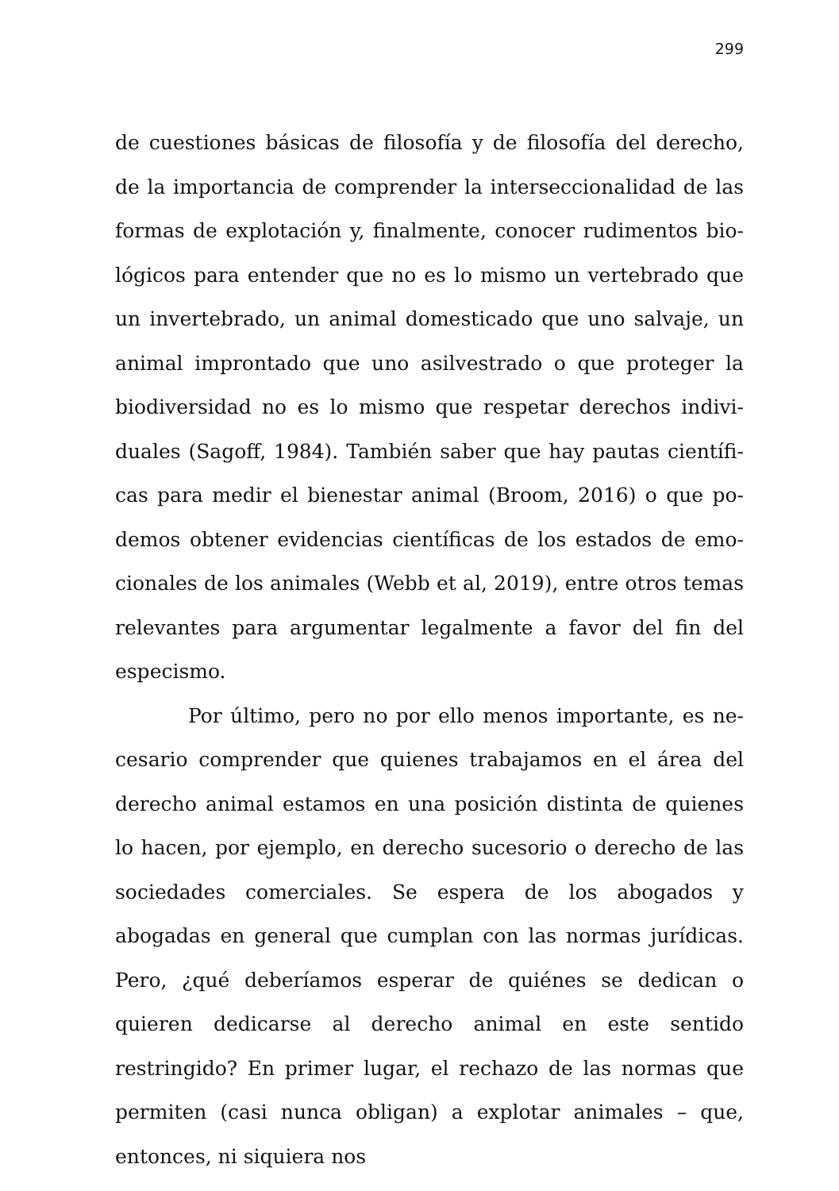299
de cuestiones básicas de filosofía y de filosofía del derecho, de la importancia de comprender la interseccionalidad de las formas de explotación y, finalmente, conocer rudimentos bio­lógicos para entender que no es lo mismo un vertebrado que un invertebrado, un animal domesticado que uno salvaje, un animal improntado que uno asilvestrado o que proteger la biodiversidad no es lo mismo que respetar derechos indivi­duales (Sagoff, 1984). También saber que hay pautas científi­cas para medir el bienestar animal (Broom, 2016) o que po­demos obtener evidencias científicas de los estados de emo­cionales de los animales (Webb et al, 2019), entre otros temas relevantes para argumentar legalmente a favor del fin del especismo.
Por último, pero no por ello menos importante, es ne­cesario comprender que quienes trabajamos en el área del de­recho animal estamos en una posición distinta de quienes lo hacen, por ejemplo, en derecho sucesorio o derecho de las so­ciedades comerciales. Se espera de los abogados y abogadas en general que cumplan con las normas jurídicas. Pero, ¿qué deberíamos esperar de quiénes se dedican o quieren dedi­carse al derecho animal en este sentido restringido? En pri­mer lugar, el rechazo de las normas que permiten (casi nunca obligan) a explotar animales – que, entonces, ni siquiera nos